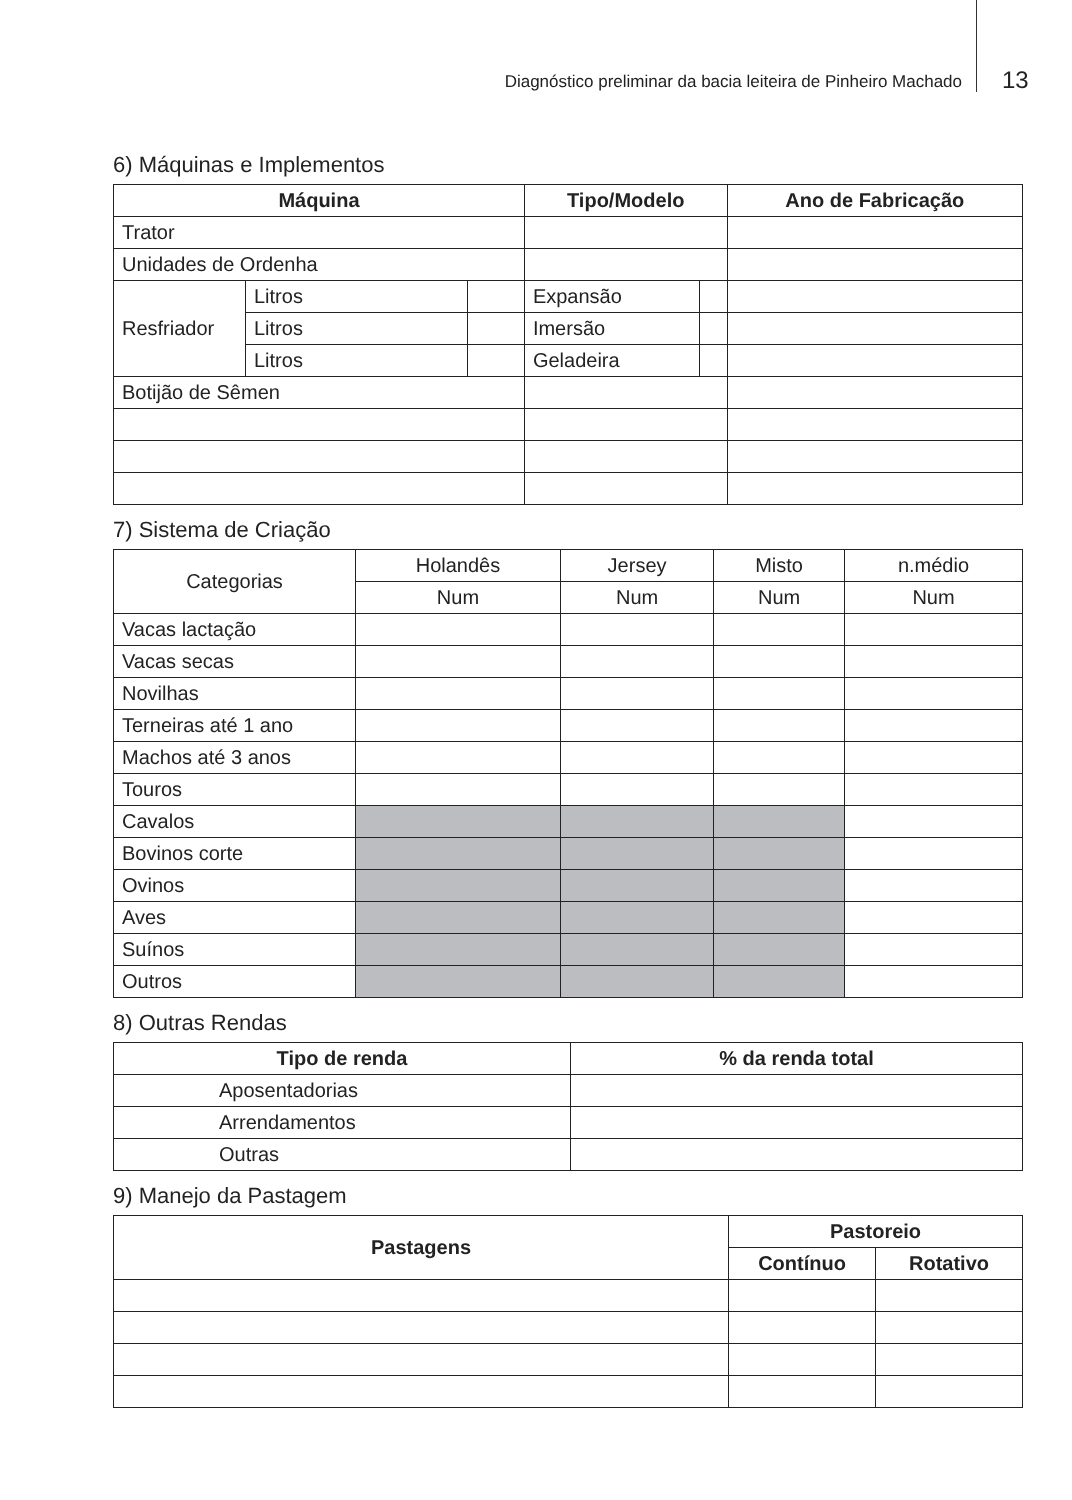Diagnóstico preliminar da bacia leiteira de Pinheiro Machado
13
6) Máquinas e Implementos
| Máquina | | | Tipo/Modelo | | Ano de Fabricação |
| --- | --- | --- | --- | --- | --- |
| Trator | | | | | |
| Unidades de Ordenha | | | | | |
| Resfriador | Litros | | Expansão | | |
| | Litros | | Imersão | | |
| | Litros | | Geladeira | | |
| Botijão de Sêmen | | | | | |
7) Sistema de Criação
| Categorias | Holandês | Jersey | Misto | n.médio |
| | Num | Num | Num | Num |
| Vacas lactação | | | | |
| Vacas secas | | | | |
| Novilhas | | | | |
| Terneiras até 1 ano | | | | |
| Machos até 3 anos | | | | |
| Touros | | | | |
| Cavalos | | | | |
| Bovinos corte | | | | |
| Ovinos | | | | |
| Aves | | | | |
| Suínos | | | | |
| Outros | | | | |
8) Outras Rendas
| Tipo de renda | % da renda total |
| --- | --- |
| Aposentadorias | |
| Arrendamentos | |
| Outras | |
9) Manejo da Pastagem
| Pastagens | Pastoreio | |
| --- | --- | --- |
| | Contínuo | Rotativo |